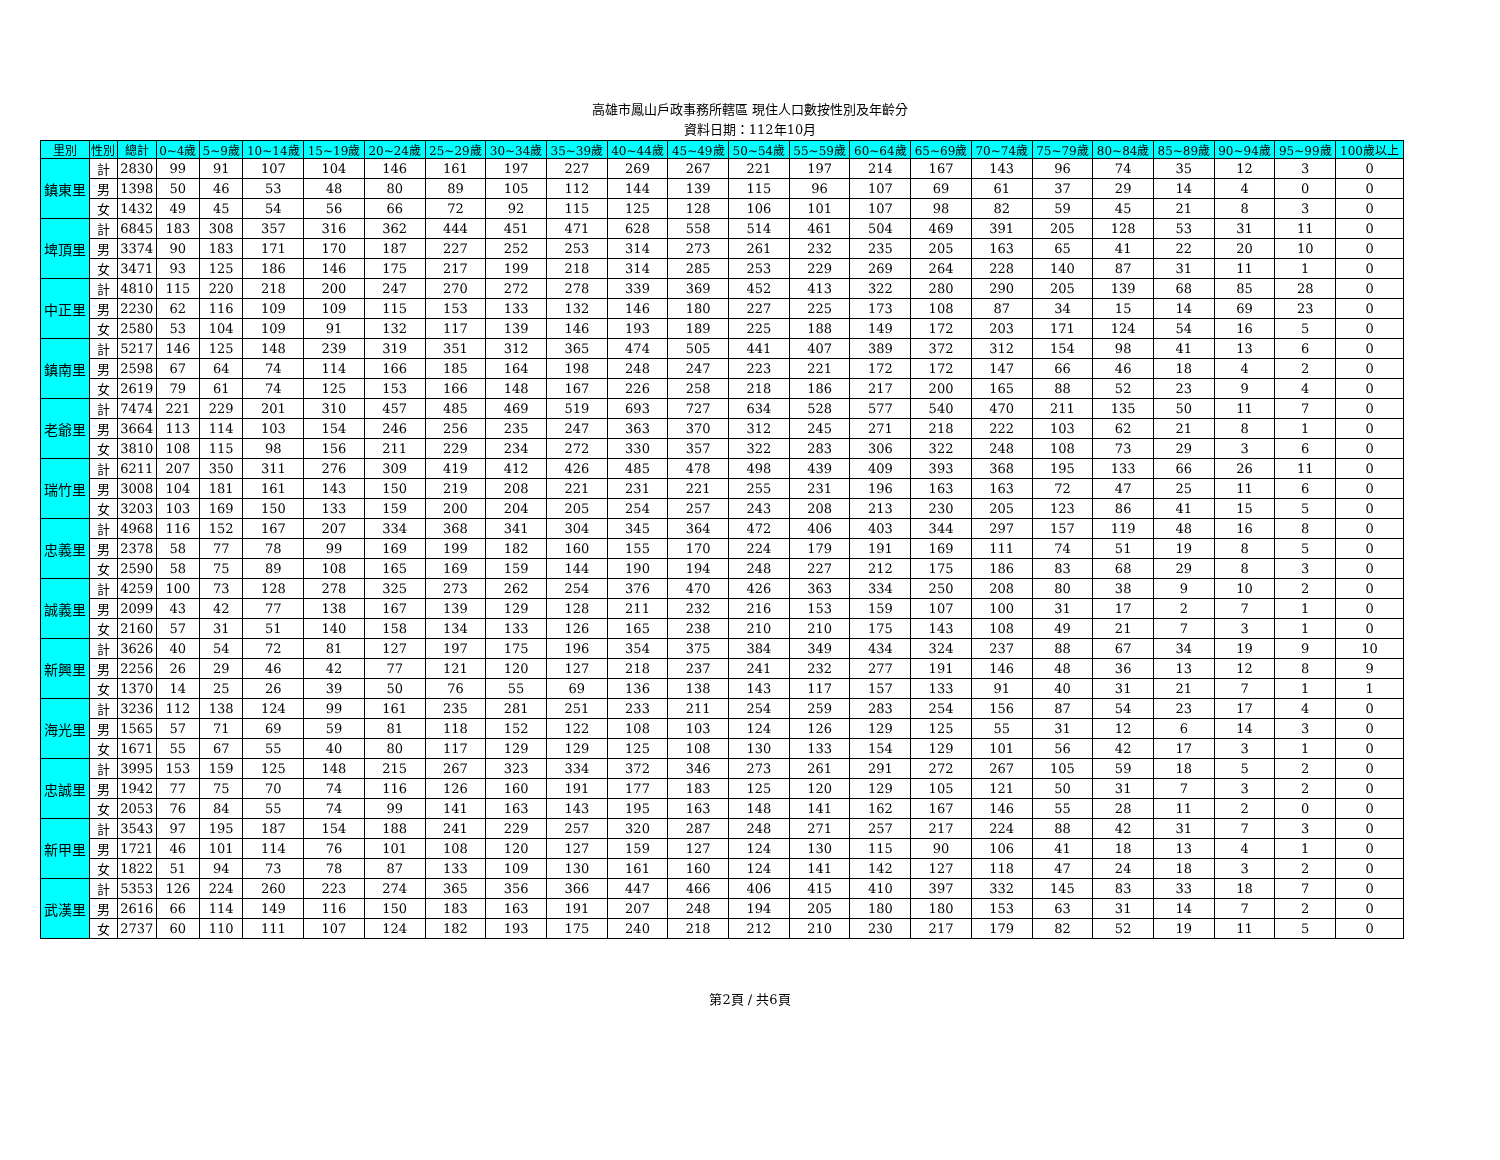高雄市鳳山戶政事務所轄區 現住人口數按性別及年齡分
資料日期：112年10月
| 里別 | 性別 | 總計 | 0~4歲 | 5~9歲 | 10~14歲 | 15~19歲 | 20~24歲 | 25~29歲 | 30~34歲 | 35~39歲 | 40~44歲 | 45~49歲 | 50~54歲 | 55~59歲 | 60~64歲 | 65~69歲 | 70~74歲 | 75~79歲 | 80~84歲 | 85~89歲 | 90~94歲 | 95~99歲 | 100歲以上 |
| --- | --- | --- | --- | --- | --- | --- | --- | --- | --- | --- | --- | --- | --- | --- | --- | --- | --- | --- | --- | --- | --- | --- | --- |
| 鎮東里 | 計 | 2830 | 99 | 91 | 107 | 104 | 146 | 161 | 197 | 227 | 269 | 267 | 221 | 197 | 214 | 167 | 143 | 96 | 74 | 35 | 12 | 3 | 0 |
| | 男 | 1398 | 50 | 46 | 53 | 48 | 80 | 89 | 105 | 112 | 144 | 139 | 115 | 96 | 107 | 69 | 61 | 37 | 29 | 14 | 4 | 0 | 0 |
| | 女 | 1432 | 49 | 45 | 54 | 56 | 66 | 72 | 92 | 115 | 125 | 128 | 106 | 101 | 107 | 98 | 82 | 59 | 45 | 21 | 8 | 3 | 0 |
| 埤頂里 | 計 | 6845 | 183 | 308 | 357 | 316 | 362 | 444 | 451 | 471 | 628 | 558 | 514 | 461 | 504 | 469 | 391 | 205 | 128 | 53 | 31 | 11 | 0 |
| | 男 | 3374 | 90 | 183 | 171 | 170 | 187 | 227 | 252 | 253 | 314 | 273 | 261 | 232 | 235 | 205 | 163 | 65 | 41 | 22 | 20 | 10 | 0 |
| | 女 | 3471 | 93 | 125 | 186 | 146 | 175 | 217 | 199 | 218 | 314 | 285 | 253 | 229 | 269 | 264 | 228 | 140 | 87 | 31 | 11 | 1 | 0 |
| 中正里 | 計 | 4810 | 115 | 220 | 218 | 200 | 247 | 270 | 272 | 278 | 339 | 369 | 452 | 413 | 322 | 280 | 290 | 205 | 139 | 68 | 85 | 28 | 0 |
| | 男 | 2230 | 62 | 116 | 109 | 109 | 115 | 153 | 133 | 132 | 146 | 180 | 227 | 225 | 173 | 108 | 87 | 34 | 15 | 14 | 69 | 23 | 0 |
| | 女 | 2580 | 53 | 104 | 109 | 91 | 132 | 117 | 139 | 146 | 193 | 189 | 225 | 188 | 149 | 172 | 203 | 171 | 124 | 54 | 16 | 5 | 0 |
| 鎮南里 | 計 | 5217 | 146 | 125 | 148 | 239 | 319 | 351 | 312 | 365 | 474 | 505 | 441 | 407 | 389 | 372 | 312 | 154 | 98 | 41 | 13 | 6 | 0 |
| | 男 | 2598 | 67 | 64 | 74 | 114 | 166 | 185 | 164 | 198 | 248 | 247 | 223 | 221 | 172 | 172 | 147 | 66 | 46 | 18 | 4 | 2 | 0 |
| | 女 | 2619 | 79 | 61 | 74 | 125 | 153 | 166 | 148 | 167 | 226 | 258 | 218 | 186 | 217 | 200 | 165 | 88 | 52 | 23 | 9 | 4 | 0 |
| 老爺里 | 計 | 7474 | 221 | 229 | 201 | 310 | 457 | 485 | 469 | 519 | 693 | 727 | 634 | 528 | 577 | 540 | 470 | 211 | 135 | 50 | 11 | 7 | 0 |
| | 男 | 3664 | 113 | 114 | 103 | 154 | 246 | 256 | 235 | 247 | 363 | 370 | 312 | 245 | 271 | 218 | 222 | 103 | 62 | 21 | 8 | 1 | 0 |
| | 女 | 3810 | 108 | 115 | 98 | 156 | 211 | 229 | 234 | 272 | 330 | 357 | 322 | 283 | 306 | 322 | 248 | 108 | 73 | 29 | 3 | 6 | 0 |
| 瑞竹里 | 計 | 6211 | 207 | 350 | 311 | 276 | 309 | 419 | 412 | 426 | 485 | 478 | 498 | 439 | 409 | 393 | 368 | 195 | 133 | 66 | 26 | 11 | 0 |
| | 男 | 3008 | 104 | 181 | 161 | 143 | 150 | 219 | 208 | 221 | 231 | 221 | 255 | 231 | 196 | 163 | 163 | 72 | 47 | 25 | 11 | 6 | 0 |
| | 女 | 3203 | 103 | 169 | 150 | 133 | 159 | 200 | 204 | 205 | 254 | 257 | 243 | 208 | 213 | 230 | 205 | 123 | 86 | 41 | 15 | 5 | 0 |
| 忠義里 | 計 | 4968 | 116 | 152 | 167 | 207 | 334 | 368 | 341 | 304 | 345 | 364 | 472 | 406 | 403 | 344 | 297 | 157 | 119 | 48 | 16 | 8 | 0 |
| | 男 | 2378 | 58 | 77 | 78 | 99 | 169 | 199 | 182 | 160 | 155 | 170 | 224 | 179 | 191 | 169 | 111 | 74 | 51 | 19 | 8 | 5 | 0 |
| | 女 | 2590 | 58 | 75 | 89 | 108 | 165 | 169 | 159 | 144 | 190 | 194 | 248 | 227 | 212 | 175 | 186 | 83 | 68 | 29 | 8 | 3 | 0 |
| 誠義里 | 計 | 4259 | 100 | 73 | 128 | 278 | 325 | 273 | 262 | 254 | 376 | 470 | 426 | 363 | 334 | 250 | 208 | 80 | 38 | 9 | 10 | 2 | 0 |
| | 男 | 2099 | 43 | 42 | 77 | 138 | 167 | 139 | 129 | 128 | 211 | 232 | 216 | 153 | 159 | 107 | 100 | 31 | 17 | 2 | 7 | 1 | 0 |
| | 女 | 2160 | 57 | 31 | 51 | 140 | 158 | 134 | 133 | 126 | 165 | 238 | 210 | 210 | 175 | 143 | 108 | 49 | 21 | 7 | 3 | 1 | 0 |
| 新興里 | 計 | 3626 | 40 | 54 | 72 | 81 | 127 | 197 | 175 | 196 | 354 | 375 | 384 | 349 | 434 | 324 | 237 | 88 | 67 | 34 | 19 | 9 | 10 |
| | 男 | 2256 | 26 | 29 | 46 | 42 | 77 | 121 | 120 | 127 | 218 | 237 | 241 | 232 | 277 | 191 | 146 | 48 | 36 | 13 | 12 | 8 | 9 |
| | 女 | 1370 | 14 | 25 | 26 | 39 | 50 | 76 | 55 | 69 | 136 | 138 | 143 | 117 | 157 | 133 | 91 | 40 | 31 | 21 | 7 | 1 | 1 |
| 海光里 | 計 | 3236 | 112 | 138 | 124 | 99 | 161 | 235 | 281 | 251 | 233 | 211 | 254 | 259 | 283 | 254 | 156 | 87 | 54 | 23 | 17 | 4 | 0 |
| | 男 | 1565 | 57 | 71 | 69 | 59 | 81 | 118 | 152 | 122 | 108 | 103 | 124 | 126 | 129 | 125 | 55 | 31 | 12 | 6 | 14 | 3 | 0 |
| | 女 | 1671 | 55 | 67 | 55 | 40 | 80 | 117 | 129 | 129 | 125 | 108 | 130 | 133 | 154 | 129 | 101 | 56 | 42 | 17 | 3 | 1 | 0 |
| 忠誠里 | 計 | 3995 | 153 | 159 | 125 | 148 | 215 | 267 | 323 | 334 | 372 | 346 | 273 | 261 | 291 | 272 | 267 | 105 | 59 | 18 | 5 | 2 | 0 |
| | 男 | 1942 | 77 | 75 | 70 | 74 | 116 | 126 | 160 | 191 | 177 | 183 | 125 | 120 | 129 | 105 | 121 | 50 | 31 | 7 | 3 | 2 | 0 |
| | 女 | 2053 | 76 | 84 | 55 | 74 | 99 | 141 | 163 | 143 | 195 | 163 | 148 | 141 | 162 | 167 | 146 | 55 | 28 | 11 | 2 | 0 | 0 |
| 新甲里 | 計 | 3543 | 97 | 195 | 187 | 154 | 188 | 241 | 229 | 257 | 320 | 287 | 248 | 271 | 257 | 217 | 224 | 88 | 42 | 31 | 7 | 3 | 0 |
| | 男 | 1721 | 46 | 101 | 114 | 76 | 101 | 108 | 120 | 127 | 159 | 127 | 124 | 130 | 115 | 90 | 106 | 41 | 18 | 13 | 4 | 1 | 0 |
| | 女 | 1822 | 51 | 94 | 73 | 78 | 87 | 133 | 109 | 130 | 161 | 160 | 124 | 141 | 142 | 127 | 118 | 47 | 24 | 18 | 3 | 2 | 0 |
| 武漢里 | 計 | 5353 | 126 | 224 | 260 | 223 | 274 | 365 | 356 | 366 | 447 | 466 | 406 | 415 | 410 | 397 | 332 | 145 | 83 | 33 | 18 | 7 | 0 |
| | 男 | 2616 | 66 | 114 | 149 | 116 | 150 | 183 | 163 | 191 | 207 | 248 | 194 | 205 | 180 | 180 | 153 | 63 | 31 | 14 | 7 | 2 | 0 |
| | 女 | 2737 | 60 | 110 | 111 | 107 | 124 | 182 | 193 | 175 | 240 | 218 | 212 | 210 | 230 | 217 | 179 | 82 | 52 | 19 | 11 | 5 | 0 |
第2頁 / 共6頁